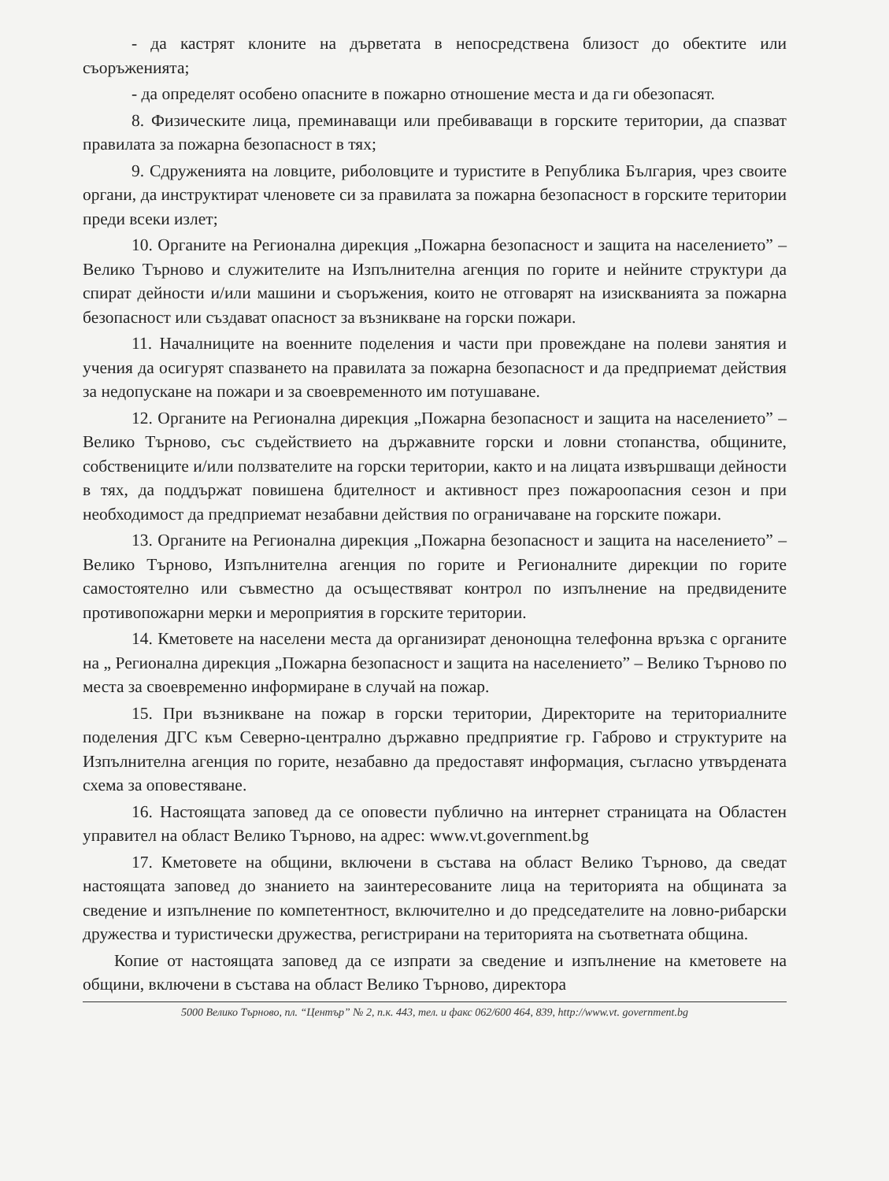- да кастрят клоните на дърветата в непосредствена близост до обектите или съоръженията;
- да определят особено опасните в пожарно отношение места и да ги обезопасят.
8. Физическите лица, преминаващи или пребиваващи в горските територии, да спазват правилата за пожарна безопасност в тях;
9. Сдруженията на ловците, риболовците и туристите в Република България, чрез своите органи, да инструктират членовете си за правилата за пожарна безопасност в горските територии преди всеки излет;
10. Органите на Регионална дирекция „Пожарна безопасност и защита на населението” – Велико Търново и служителите на Изпълнителна агенция по горите и нейните структури да спират дейности и/или машини и съоръжения, които не отговарят на изискванията за пожарна безопасност или създават опасност за възникване на горски пожари.
11. Началниците на военните поделения и части при провеждане на полеви занятия и учения да осигурят спазването на правилата за пожарна безопасност и да предприемат действия за недопускане на пожари и за своевременното им потушаване.
12. Органите на Регионална дирекция „Пожарна безопасност и защита на населението” – Велико Търново, със съдействието на държавните горски и ловни стопанства, общините, собствениците и/или ползвателите на горски територии, както и на лицата извършващи дейности в тях, да поддържат повишена бдителност и активност през пожароопасния сезон и при необходимост да предприемат незабавни действия по ограничаване на горските пожари.
13. Органите на Регионална дирекция „Пожарна безопасност и защита на населението” – Велико Търново, Изпълнителна агенция по горите и Регионалните дирекции по горите самостоятелно или съвместно да осъществяват контрол по изпълнение на предвидените противопожарни мерки и мероприятия в горските територии.
14. Кметовете на населени места да организират денонощна телефонна връзка с органите на „ Регионална дирекция „Пожарна безопасност и защита на населението” – Велико Търново по места за своевременно информиране в случай на пожар.
15. При възникване на пожар в горски територии, Директорите на териториалните поделения ДГС към Северно-централно държавно предприятие гр. Габрово и структурите на Изпълнителна агенция по горите, незабавно да предоставят информация, съгласно утвърдената схема за оповестяване.
16. Настоящата заповед да се оповести публично на интернет страницата на Областен управител на област Велико Търново, на адрес: www.vt.government.bg
17. Кметовете на общини, включени в състава на област Велико Търново, да сведат настоящата заповед до знанието на заинтересованите лица на територията на общината за сведение и изпълнение по компетентност, включително и до председателите на ловно-рибарски дружества и туристически дружества, регистрирани на територията на съответната община.
Копие от настоящата заповед да се изпрати за сведение и изпълнение на кметовете на общини, включени в състава на област Велико Търново, директора
5000 Велико Търново, пл. “Център” № 2, п.к. 443, тел. и факс 062/600 464, 839, http://www.vt. government.bg